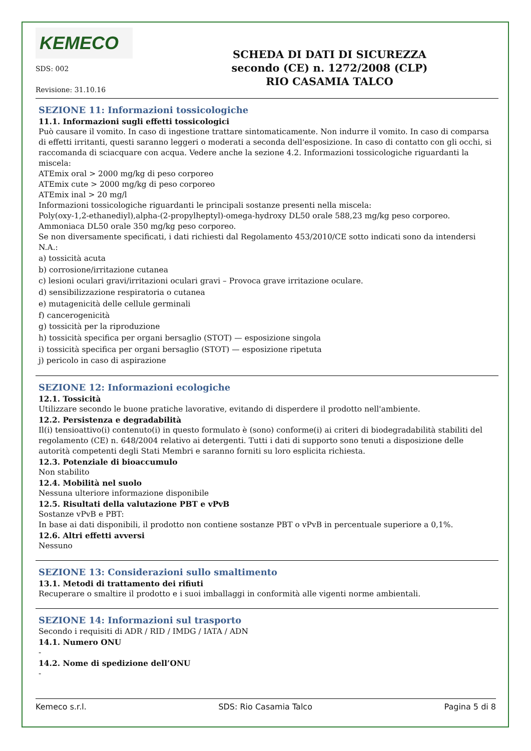KEMECO
SDS: 002
Revisione: 31.10.16
SCHEDA DI DATI DI SICUREZZA
secondo (CE) n. 1272/2008 (CLP)
RIO CASAMIA TALCO
SEZIONE 11: Informazioni tossicologiche
11.1. Informazioni sugli effetti tossicologici
Può causare il vomito. In caso di ingestione trattare sintomaticamente. Non indurre il vomito. In caso di comparsa di effetti irritanti, questi saranno leggeri o moderati a seconda dell'esposizione. In caso di contatto con gli occhi, si raccomanda di sciacquare con acqua. Vedere anche la sezione 4.2. Informazioni tossicologiche riguardanti la miscela:
ATEmix oral > 2000 mg/kg di peso corporeo
ATEmix cute > 2000 mg/kg di peso corporeo
ATEmix inal > 20 mg/l
Informazioni tossicologiche riguardanti le principali sostanze presenti nella miscela:
Poly(oxy-1,2-ethanediyl),alpha-(2-propylheptyl)-omega-hydroxy DL50 orale 588,23 mg/kg peso corporeo.
Ammoniaca DL50 orale 350 mg/kg peso corporeo.
Se non diversamente specificati, i dati richiesti dal Regolamento 453/2010/CE sotto indicati sono da intendersi N.A.:
a) tossicità acuta
b) corrosione/irritazione cutanea
c) lesioni oculari gravi/irritazioni oculari gravi – Provoca grave irritazione oculare.
d) sensibilizzazione respiratoria o cutanea
e) mutagenicità delle cellule germinali
f) cancerogenicità
g) tossicità per la riproduzione
h) tossicità specifica per organi bersaglio (STOT) — esposizione singola
i) tossicità specifica per organi bersaglio (STOT) — esposizione ripetuta
j) pericolo in caso di aspirazione
SEZIONE 12: Informazioni ecologiche
12.1. Tossicità
Utilizzare secondo le buone pratiche lavorative, evitando di disperdere il prodotto nell'ambiente.
12.2. Persistenza e degradabilità
Il(i) tensioattivo(i) contenuto(i) in questo formulato è (sono) conforme(i) ai criteri di biodegradabilità stabiliti del regolamento (CE) n. 648/2004 relativo ai detergenti. Tutti i dati di supporto sono tenuti a disposizione delle autorità competenti degli Stati Membri e saranno forniti su loro esplicita richiesta.
12.3. Potenziale di bioaccumulo
Non stabilito
12.4. Mobilità nel suolo
Nessuna ulteriore informazione disponibile
12.5. Risultati della valutazione PBT e vPvB
Sostanze vPvB e PBT:
In base ai dati disponibili, il prodotto non contiene sostanze PBT o vPvB in percentuale superiore a 0,1%.
12.6. Altri effetti avversi
Nessuno
SEZIONE 13: Considerazioni sullo smaltimento
13.1. Metodi di trattamento dei rifiuti
Recuperare o smaltire il prodotto e i suoi imballaggi in conformità alle vigenti norme ambientali.
SEZIONE 14: Informazioni sul trasporto
Secondo i requisiti di ADR / RID / IMDG / IATA / ADN
14.1. Numero ONU
-
14.2. Nome di spedizione dell’ONU
-
Kemeco s.r.l. SDS: Rio Casamia Talco Pagina 5 di 8